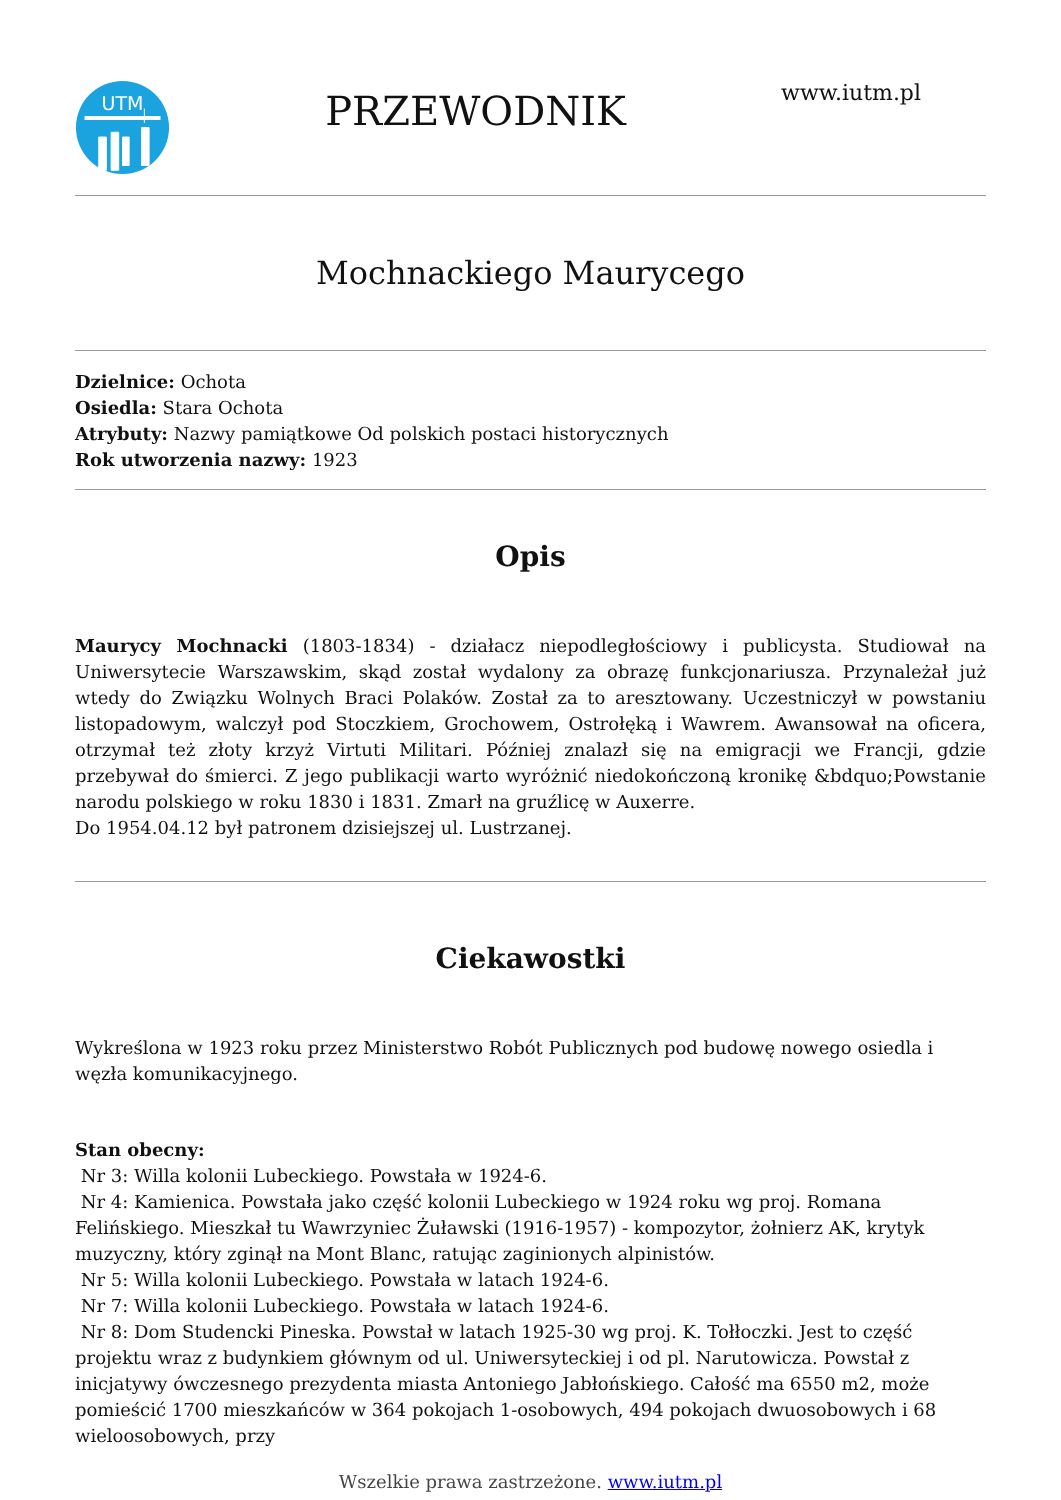UTM
PRZEWODNIK
www.iutm.pl
Mochnackiego Maurycego
Dzielnice: Ochota
Osiedla: Stara Ochota
Atrybuty: Nazwy pamiątkowe Od polskich postaci historycznych
Rok utworzenia nazwy: 1923
Opis
Maurycy Mochnacki (1803-1834) - działacz niepodległościowy i publicysta. Studiował na Uniwersytecie Warszawskim, skąd został wydalony za obrazę funkcjonariusza. Przynależał już wtedy do Związku Wolnych Braci Polaków. Został za to aresztowany. Uczestniczył w powstaniu listopadowym, walczył pod Stoczkiem, Grochowem, Ostrołęką i Wawrem. Awansował na oficera, otrzymał też złoty krzyż Virtuti Militari. Później znalazł się na emigracji we Francji, gdzie przebywał do śmierci. Z jego publikacji warto wyróżnić niedokończoną kronikę &bdquo;Powstanie narodu polskiego w roku 1830 i 1831. Zmarł na gruźlicę w Auxerre.
Do 1954.04.12 był patronem dzisiejszej ul. Lustrzanej.
Ciekawostki
Wykreślona w 1923 roku przez Ministerstwo Robót Publicznych pod budowę nowego osiedla i węzła komunikacyjnego.
Stan obecny:
Nr 3: Willa kolonii Lubeckiego. Powstała w 1924-6.
Nr 4: Kamienica. Powstała jako część kolonii Lubeckiego w 1924 roku wg proj. Romana Felińskiego. Mieszkał tu Wawrzyniec Żuławski (1916-1957) - kompozytor, żołnierz AK, krytyk muzyczny, który zginął na Mont Blanc, ratując zaginionych alpinistów.
Nr 5: Willa kolonii Lubeckiego. Powstała w latach 1924-6.
Nr 7: Willa kolonii Lubeckiego. Powstała w latach 1924-6.
Nr 8: Dom Studencki Pineska. Powstał w latach 1925-30 wg proj. K. Tołłoczki. Jest to część projektu wraz z budynkiem głównym od ul. Uniwersyteckiej i od pl. Narutowicza. Powstał z inicjatywy ówczesnego prezydenta miasta Antoniego Jabłońskiego. Całość ma 6550 m2, może pomieścić 1700 mieszkańców w 364 pokojach 1-osobowych, 494 pokojach dwuosobowych i 68 wieloosobowych, przy
Wszelkie prawa zastrzeżone. www.iutm.pl